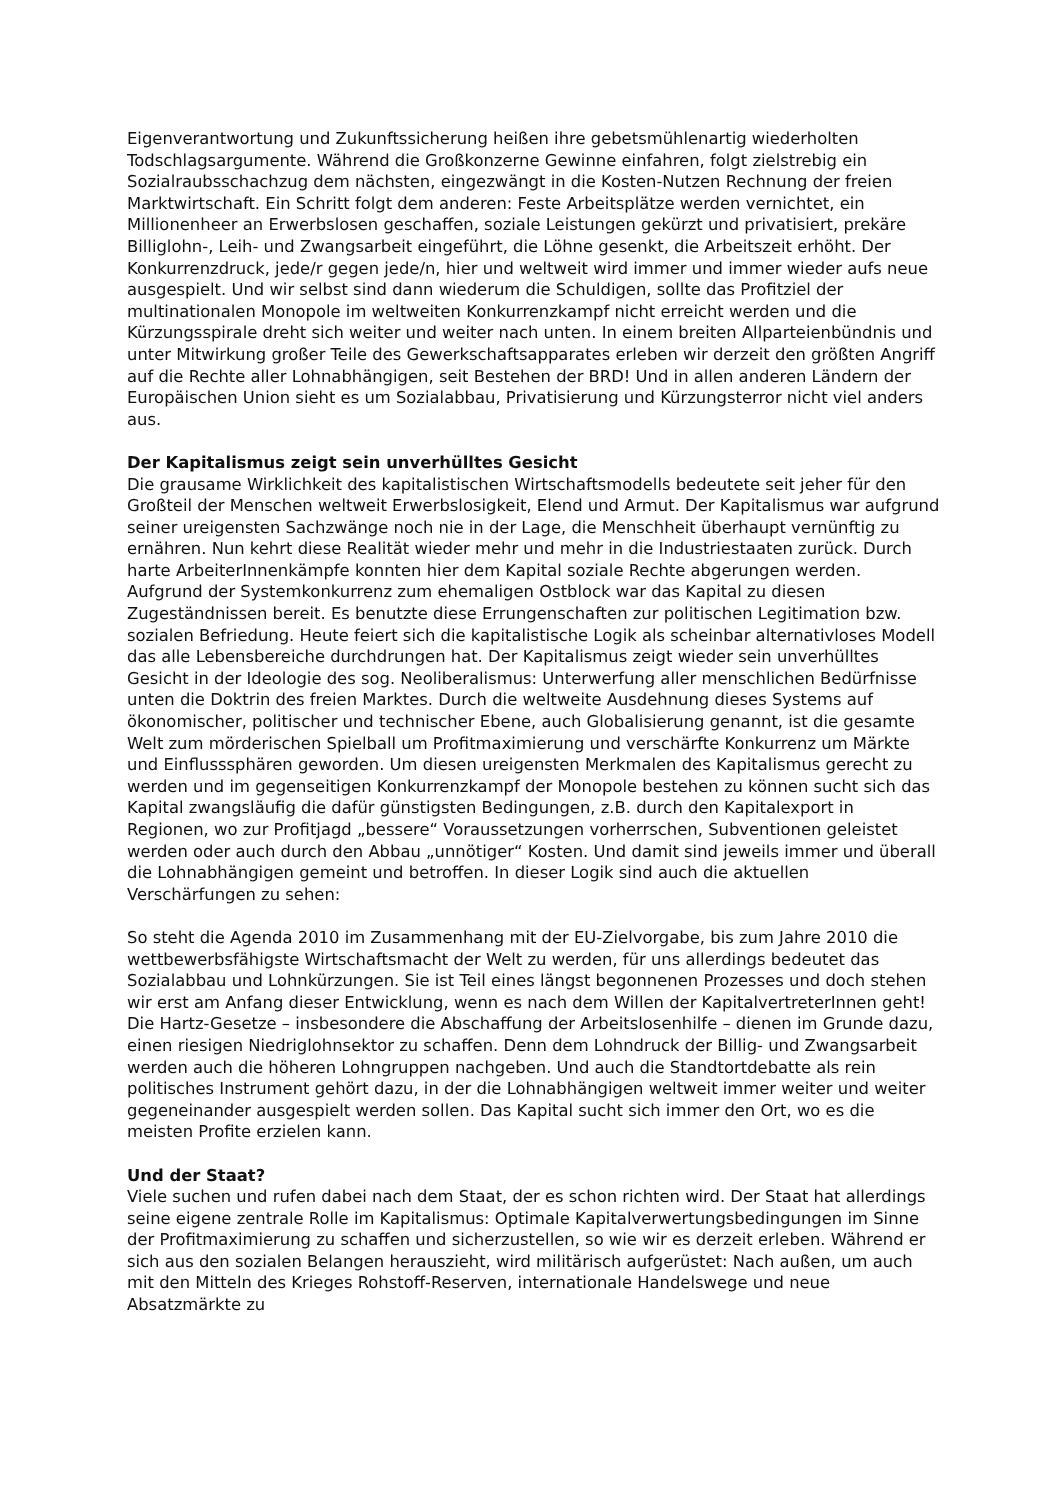Eigenverantwortung und Zukunftssicherung heißen ihre gebetsmühlenartig wiederholten Todschlagsargumente. Während die Großkonzerne Gewinne einfahren, folgt zielstrebig ein Sozialraubsschachzug dem nächsten, eingezwängt in die Kosten-Nutzen Rechnung der freien Marktwirtschaft. Ein Schritt folgt dem anderen: Feste Arbeitsplätze werden vernichtet, ein Millionenheer an Erwerbslosen geschaffen, soziale Leistungen gekürzt und privatisiert, prekäre Billiglohn-, Leih- und Zwangsarbeit eingeführt, die Löhne gesenkt, die Arbeitszeit erhöht. Der Konkurrenzdruck, jede/r gegen jede/n, hier und weltweit wird immer und immer wieder aufs neue ausgespielt. Und wir selbst sind dann wiederum die Schuldigen, sollte das Profitziel der multinationalen Monopole im weltweiten Konkurrenzkampf nicht erreicht werden und die Kürzungsspirale dreht sich weiter und weiter nach unten. In einem breiten Allparteienbündnis und unter Mitwirkung großer Teile des Gewerkschaftsapparates erleben wir derzeit den größten Angriff auf die Rechte aller Lohnabhängigen, seit Bestehen der BRD! Und in allen anderen Ländern der Europäischen Union sieht es um Sozialabbau, Privatisierung und Kürzungsterror nicht viel anders aus.
Der Kapitalismus zeigt sein unverhülltes Gesicht
Die grausame Wirklichkeit des kapitalistischen Wirtschaftsmodells bedeutete seit jeher für den Großteil der Menschen weltweit Erwerbslosigkeit, Elend und Armut. Der Kapitalismus war aufgrund seiner ureigensten Sachzwänge noch nie in der Lage, die Menschheit überhaupt vernünftig zu ernähren. Nun kehrt diese Realität wieder mehr und mehr in die Industriestaaten zurück. Durch harte ArbeiterInnenkämpfe konnten hier dem Kapital soziale Rechte abgerungen werden. Aufgrund der Systemkonkurrenz zum ehemaligen Ostblock war das Kapital zu diesen Zugeständnissen bereit. Es benutzte diese Errungenschaften zur politischen Legitimation bzw. sozialen Befriedung. Heute feiert sich die kapitalistische Logik als scheinbar alternativloses Modell das alle Lebensbereiche durchdrungen hat. Der Kapitalismus zeigt wieder sein unverhülltes Gesicht in der Ideologie des sog. Neoliberalismus: Unterwerfung aller menschlichen Bedürfnisse unten die Doktrin des freien Marktes. Durch die weltweite Ausdehnung dieses Systems auf ökonomischer, politischer und technischer Ebene, auch Globalisierung genannt, ist die gesamte Welt zum mörderischen Spielball um Profitmaximierung und verschärfte Konkurrenz um Märkte und Einflusssphären geworden. Um diesen ureigensten Merkmalen des Kapitalismus gerecht zu werden und im gegenseitigen Konkurrenzkampf der Monopole bestehen zu können sucht sich das Kapital zwangsläufig die dafür günstigsten Bedingungen, z.B. durch den Kapitalexport in Regionen, wo zur Profitjagd „bessere“ Voraussetzungen vorherrschen, Subventionen geleistet werden oder auch durch den Abbau „unnötiger“ Kosten. Und damit sind jeweils immer und überall die Lohnabhängigen gemeint und betroffen. In dieser Logik sind auch die aktuellen Verschärfungen zu sehen:
So steht die Agenda 2010 im Zusammenhang mit der EU-Zielvorgabe, bis zum Jahre 2010 die wettbewerbsfähigste Wirtschaftsmacht der Welt zu werden, für uns allerdings bedeutet das Sozialabbau und Lohnkürzungen. Sie ist Teil eines längst begonnenen Prozesses und doch stehen wir erst am Anfang dieser Entwicklung, wenn es nach dem Willen der KapitalvertreterInnen geht! Die Hartz-Gesetze – insbesondere die Abschaffung der Arbeitslosenhilfe – dienen im Grunde dazu, einen riesigen Niedriglohnsektor zu schaffen. Denn dem Lohndruck der Billig- und Zwangsarbeit werden auch die höheren Lohngruppen nachgeben. Und auch die Standtortdebatte als rein politisches Instrument gehört dazu, in der die Lohnabhängigen weltweit immer weiter und weiter gegeneinander ausgespielt werden sollen. Das Kapital sucht sich immer den Ort, wo es die meisten Profite erzielen kann.
Und der Staat?
Viele suchen und rufen dabei nach dem Staat, der es schon richten wird. Der Staat hat allerdings seine eigene zentrale Rolle im Kapitalismus: Optimale Kapitalverwertungsbedingungen im Sinne der Profitmaximierung zu schaffen und sicherzustellen, so wie wir es derzeit erleben. Während er sich aus den sozialen Belangen herauszieht, wird militärisch aufgerüstet: Nach außen, um auch mit den Mitteln des Krieges Rohstoff-Reserven, internationale Handelswege und neue Absatzmärkte zu